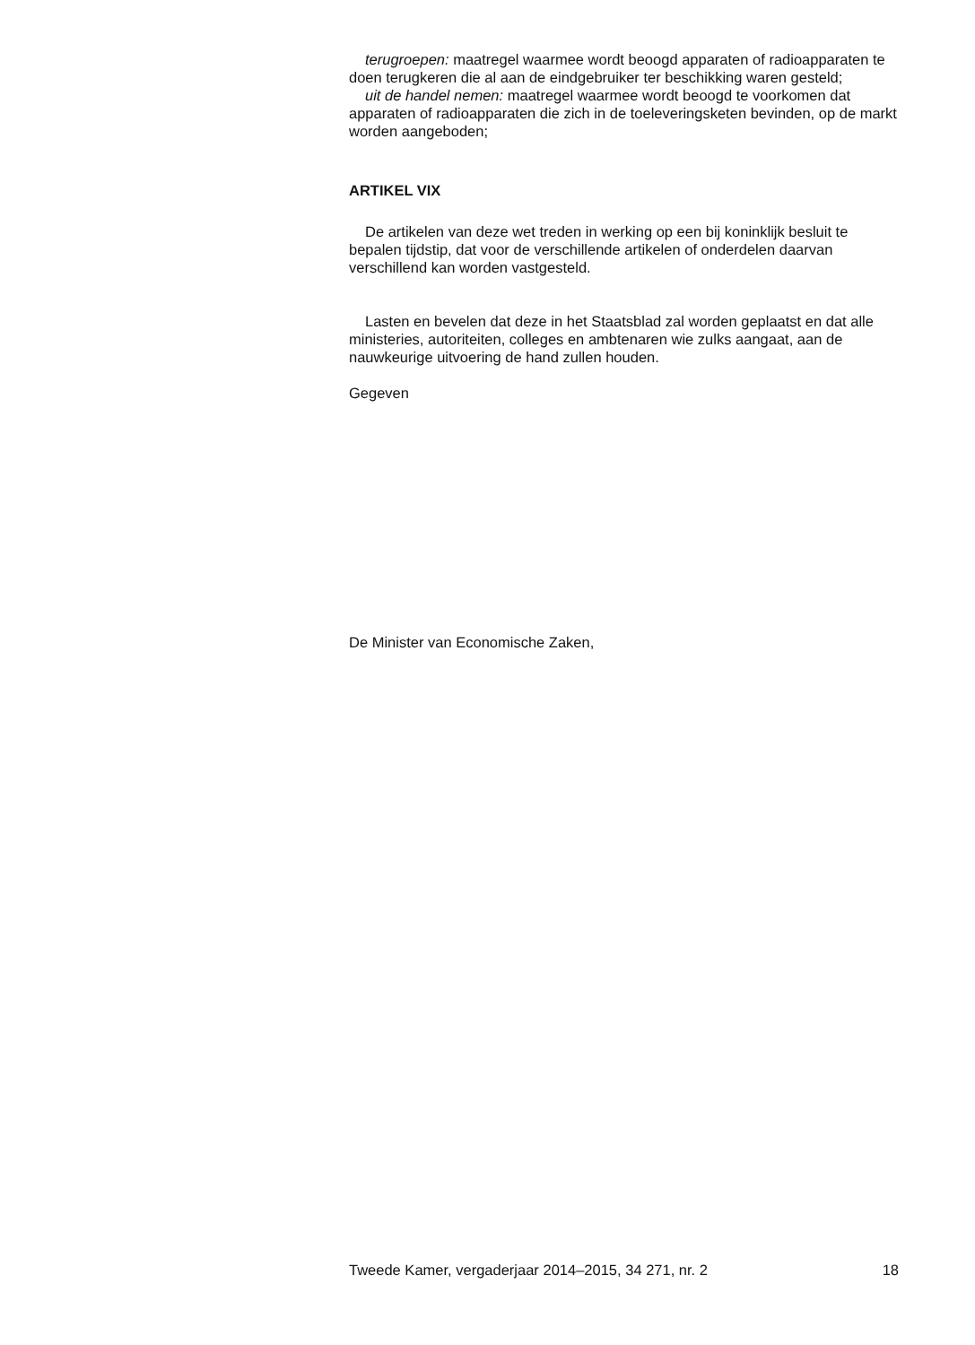terugroepen: maatregel waarmee wordt beoogd apparaten of radioapparaten te doen terugkeren die al aan de eindgebruiker ter beschikking waren gesteld;
uit de handel nemen: maatregel waarmee wordt beoogd te voorkomen dat apparaten of radioapparaten die zich in de toeleveringsketen bevinden, op de markt worden aangeboden;
ARTIKEL VIX
De artikelen van deze wet treden in werking op een bij koninklijk besluit te bepalen tijdstip, dat voor de verschillende artikelen of onderdelen daarvan verschillend kan worden vastgesteld.
Lasten en bevelen dat deze in het Staatsblad zal worden geplaatst en dat alle ministeries, autoriteiten, colleges en ambtenaren wie zulks aangaat, aan de nauwkeurige uitvoering de hand zullen houden.
Gegeven
De Minister van Economische Zaken,
Tweede Kamer, vergaderjaar 2014–2015, 34 271, nr. 2 18